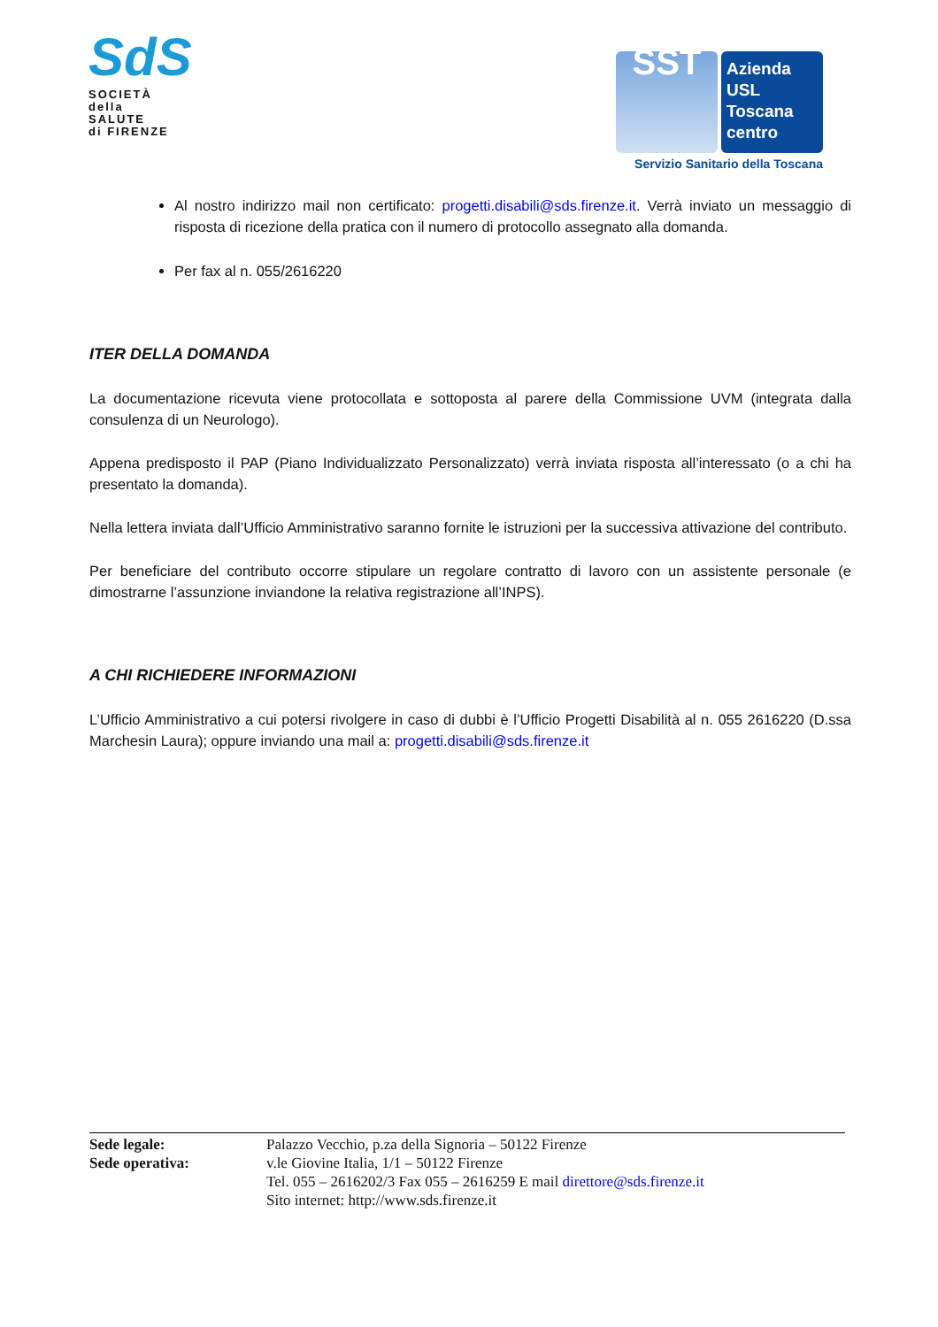SdS
SOCIETÀ
della SALUTE
di FIRENZE
SST
Azienda
USL
Toscana
centro
Servizio Sanitario della Toscana
Al nostro indirizzo mail non certificato: progetti.disabili@sds.firenze.it. Verrà inviato un messaggio di risposta di ricezione della pratica con il numero di protocollo assegnato alla domanda.
Per fax al n. 055/2616220
ITER DELLA DOMANDA
La documentazione ricevuta viene protocollata e sottoposta al parere della Commissione UVM (integrata dalla consulenza di un Neurologo).
Appena predisposto il PAP (Piano Individualizzato Personalizzato) verrà inviata risposta all’interessato (o a chi ha presentato la domanda).
Nella lettera inviata dall’Ufficio Amministrativo saranno fornite le istruzioni per la successiva attivazione del contributo.
Per beneficiare del contributo occorre stipulare un regolare contratto di lavoro con un assistente personale (e dimostrarne l’assunzione inviandone la relativa registrazione all’INPS).
A CHI RICHIEDERE INFORMAZIONI
L’Ufficio Amministrativo a cui potersi rivolgere in caso di dubbi è l’Ufficio Progetti Disabilità al n. 055 2616220 (D.ssa Marchesin Laura); oppure inviando una mail a: progetti.disabili@sds.firenze.it
Sede legale:
Sede operativa:
Palazzo Vecchio, p.za della Signoria – 50122 Firenze
v.le Giovine Italia, 1/1 – 50122 Firenze
Tel. 055 – 2616202/3 Fax 055 – 2616259 E mail direttore@sds.firenze.it
Sito internet: http://www.sds.firenze.it